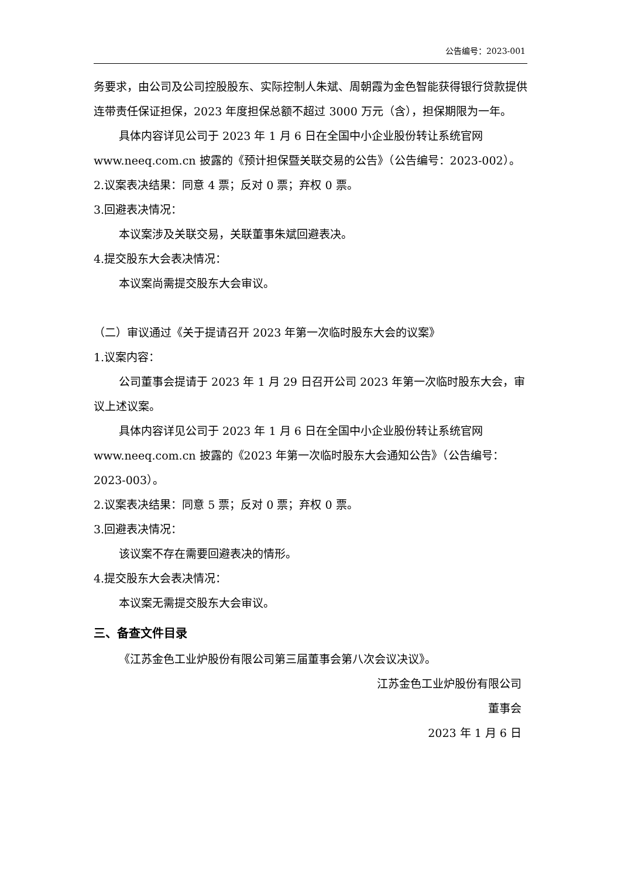公告编号：2023-001
务要求，由公司及公司控股股东、实际控制人朱斌、周朝霞为金色智能获得银行贷款提供连带责任保证担保，2023 年度担保总额不超过 3000 万元（含），担保期限为一年。
具体内容详见公司于 2023 年 1 月 6 日在全国中小企业股份转让系统官网 www.neeq.com.cn 披露的《预计担保暨关联交易的公告》（公告编号：2023-002）。
2.议案表决结果：同意 4 票；反对 0 票；弃权 0 票。
3.回避表决情况：
本议案涉及关联交易，关联董事朱斌回避表决。
4.提交股东大会表决情况：
本议案尚需提交股东大会审议。
（二）审议通过《关于提请召开 2023 年第一次临时股东大会的议案》
1.议案内容：
公司董事会提请于 2023 年 1 月 29 日召开公司 2023 年第一次临时股东大会，审议上述议案。
具体内容详见公司于 2023 年 1 月 6 日在全国中小企业股份转让系统官网 www.neeq.com.cn 披露的《2023 年第一次临时股东大会通知公告》（公告编号：2023-003）。
2.议案表决结果：同意 5 票；反对 0 票；弃权 0 票。
3.回避表决情况：
该议案不存在需要回避表决的情形。
4.提交股东大会表决情况：
本议案无需提交股东大会审议。
三、备查文件目录
《江苏金色工业炉股份有限公司第三届董事会第八次会议决议》。
江苏金色工业炉股份有限公司
董事会
2023 年 1 月 6 日